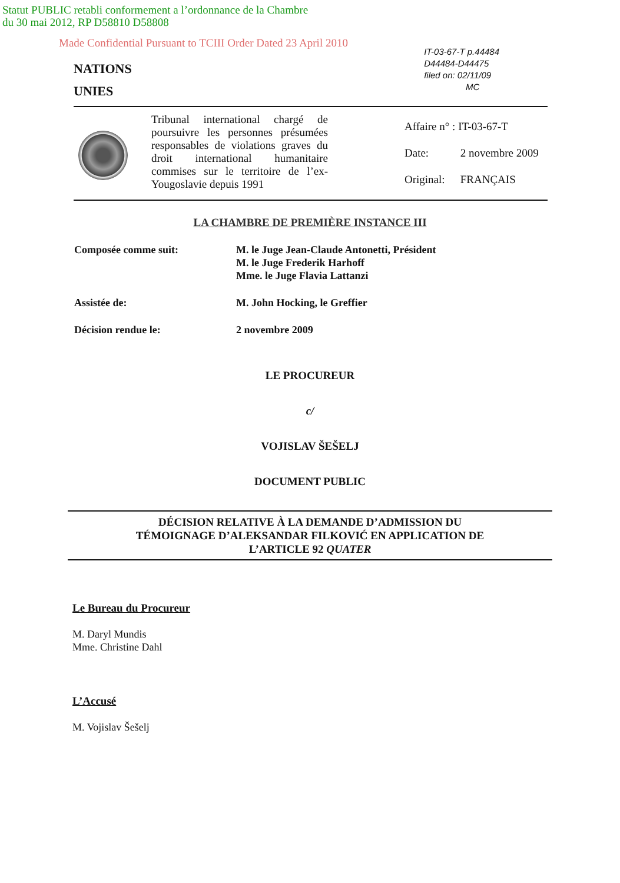Statut PUBLIC retabli conformement a l’ordonnance de la Chambre
du 30 mai 2012, RP D58810 D58808
Made Confidential Pursuant to TCIII Order Dated 23 April 2010
NATIONS
UNIES
IT-03-67-T p.44484
D44484-D44475
filed on: 02/11/09
MC
Tribunal international chargé de poursuivre les personnes présumées responsables de violations graves du droit international humanitaire commises sur le territoire de l’ex-Yougoslavie depuis 1991
Affaire n° : IT-03-67-T
Date: 2 novembre 2009
Original: FRANÇAIS
LA CHAMBRE DE PREMIÈRE INSTANCE III
Composée comme suit: M. le Juge Jean-Claude Antonetti, Président
M. le Juge Frederik Harhoff
Mme. le Juge Flavia Lattanzi
Assistée de: M. John Hocking, le Greffier
Décision rendue le: 2 novembre 2009
LE PROCUREUR
c/
VOJISLAV ŠEŠELJ
DOCUMENT PUBLIC
DÉCISION RELATIVE À LA DEMANDE D’ADMISSION DU
TÉMOIGNAGE D’ALEKSANDAR FILKOVIĆ EN APPLICATION DE
L’ARTICLE 92 QUATER
Le Bureau du Procureur
M. Daryl Mundis
Mme. Christine Dahl
L’Accusé
M. Vojislav Šešelj